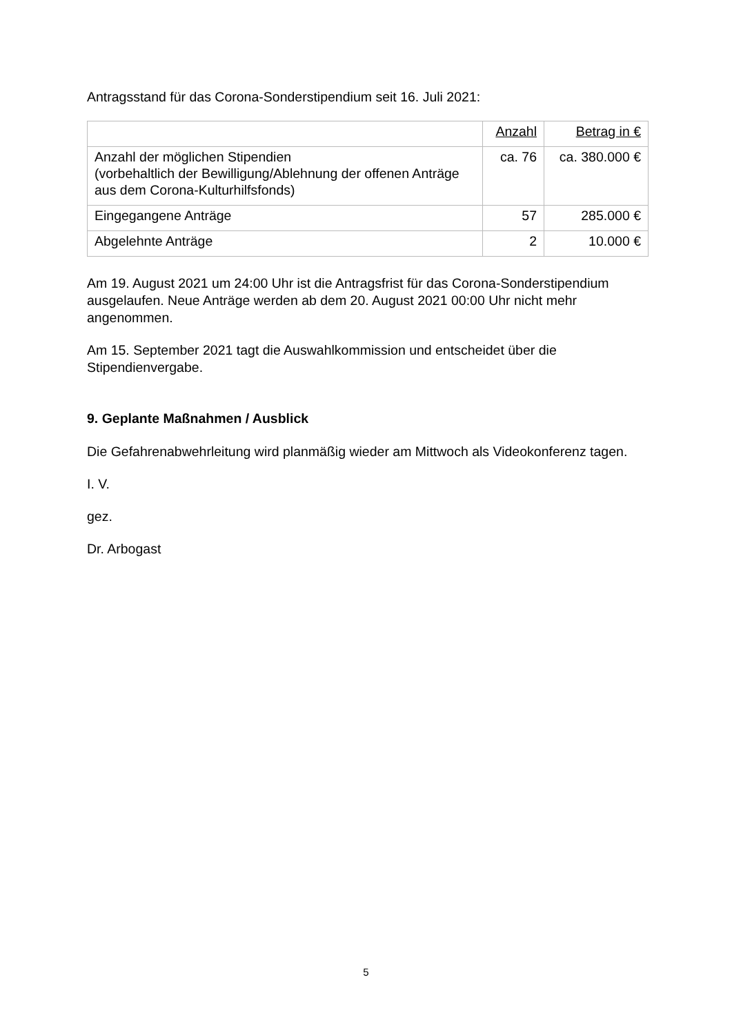Antragsstand für das Corona-Sonderstipendium seit 16. Juli 2021:
| | Anzahl | Betrag in € |
| Anzahl der möglichen Stipendien (vorbehaltlich der Bewilligung/Ablehnung der offenen Anträge aus dem Corona-Kulturhilfsfonds) | ca. 76 | ca. 380.000 € |
| Eingegangene Anträge | 57 | 285.000 € |
| Abgelehnte Anträge | 2 | 10.000 € |
Am 19. August 2021 um 24:00 Uhr ist die Antragsfrist für das Corona-Sonderstipendium ausgelaufen. Neue Anträge werden ab dem 20. August 2021 00:00 Uhr nicht mehr angenommen.
Am 15. September 2021 tagt die Auswahlkommission und entscheidet über die Stipendienvergabe.
9. Geplante Maßnahmen / Ausblick
Die Gefahrenabwehrleitung wird planmäßig wieder am Mittwoch als Videokonferenz tagen.
I. V.
gez.
Dr. Arbogast
5